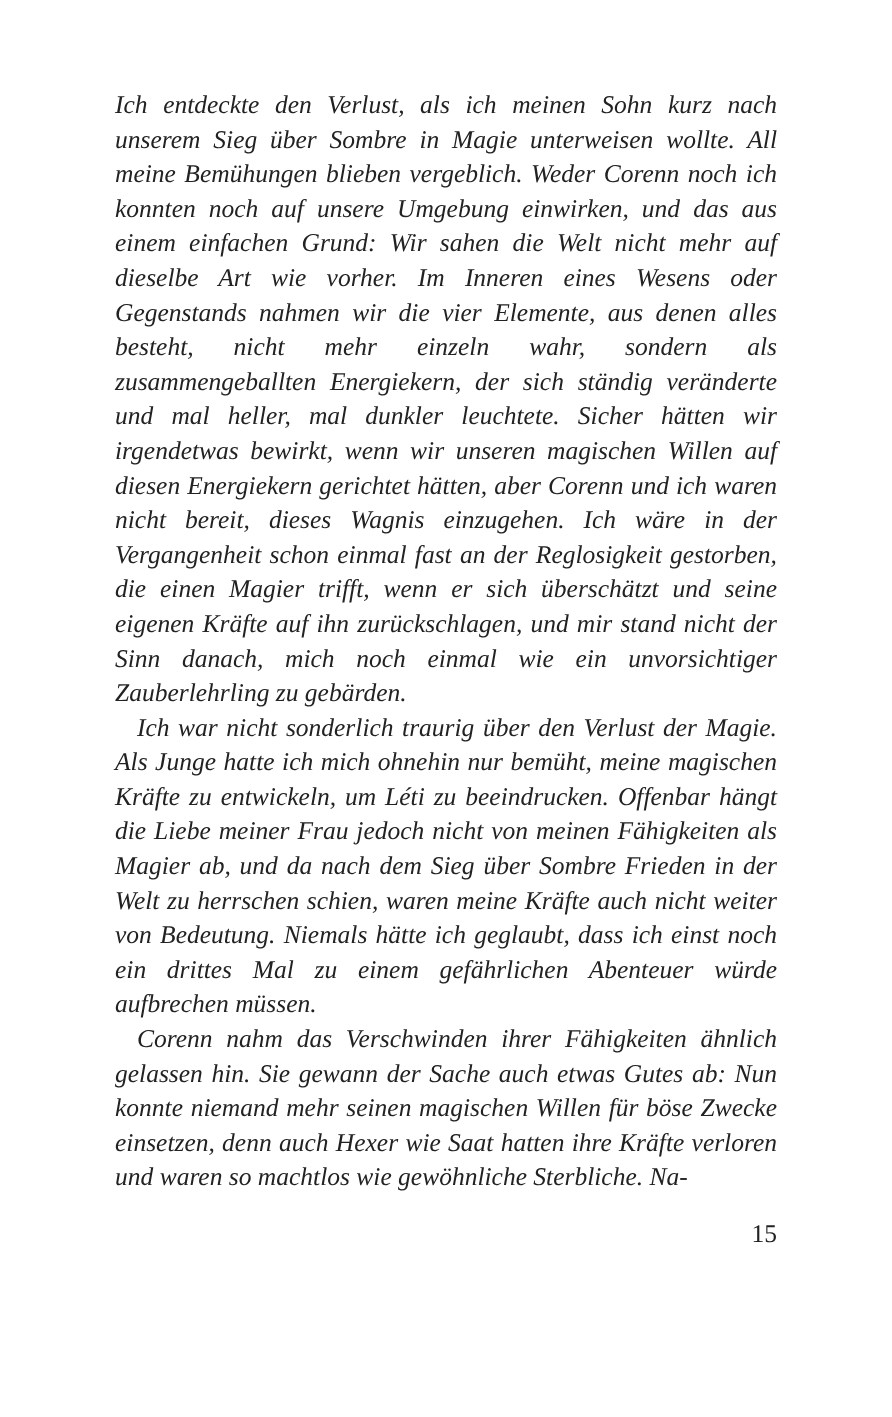Ich entdeckte den Verlust, als ich meinen Sohn kurz nach unserem Sieg über Sombre in Magie unterweisen wollte. All meine Bemühungen blieben vergeblich. Weder Corenn noch ich konnten noch auf unsere Umgebung einwirken, und das aus einem einfachen Grund: Wir sahen die Welt nicht mehr auf dieselbe Art wie vorher. Im Inneren eines Wesens oder Gegenstands nahmen wir die vier Elemente, aus denen alles besteht, nicht mehr einzeln wahr, sondern als zusammengeballten Energiekern, der sich ständig veränderte und mal heller, mal dunkler leuchtete. Sicher hätten wir irgendetwas bewirkt, wenn wir unseren magischen Willen auf diesen Energiekern gerichtet hätten, aber Corenn und ich waren nicht bereit, dieses Wagnis einzugehen. Ich wäre in der Vergangenheit schon einmal fast an der Reglosigkeit gestorben, die einen Magier trifft, wenn er sich überschätzt und seine eigenen Kräfte auf ihn zurückschlagen, und mir stand nicht der Sinn danach, mich noch einmal wie ein unvorsichtiger Zauberlehrling zu gebärden.
Ich war nicht sonderlich traurig über den Verlust der Magie. Als Junge hatte ich mich ohnehin nur bemüht, meine magischen Kräfte zu entwickeln, um Léti zu beeindrucken. Offenbar hängt die Liebe meiner Frau jedoch nicht von meinen Fähigkeiten als Magier ab, und da nach dem Sieg über Sombre Frieden in der Welt zu herrschen schien, waren meine Kräfte auch nicht weiter von Bedeutung. Niemals hätte ich geglaubt, dass ich einst noch ein drittes Mal zu einem gefährlichen Abenteuer würde aufbrechen müssen.
Corenn nahm das Verschwinden ihrer Fähigkeiten ähnlich gelassen hin. Sie gewann der Sache auch etwas Gutes ab: Nun konnte niemand mehr seinen magischen Willen für böse Zwecke einsetzen, denn auch Hexer wie Saat hatten ihre Kräfte verloren und waren so machtlos wie gewöhnliche Sterbliche. Na-
15